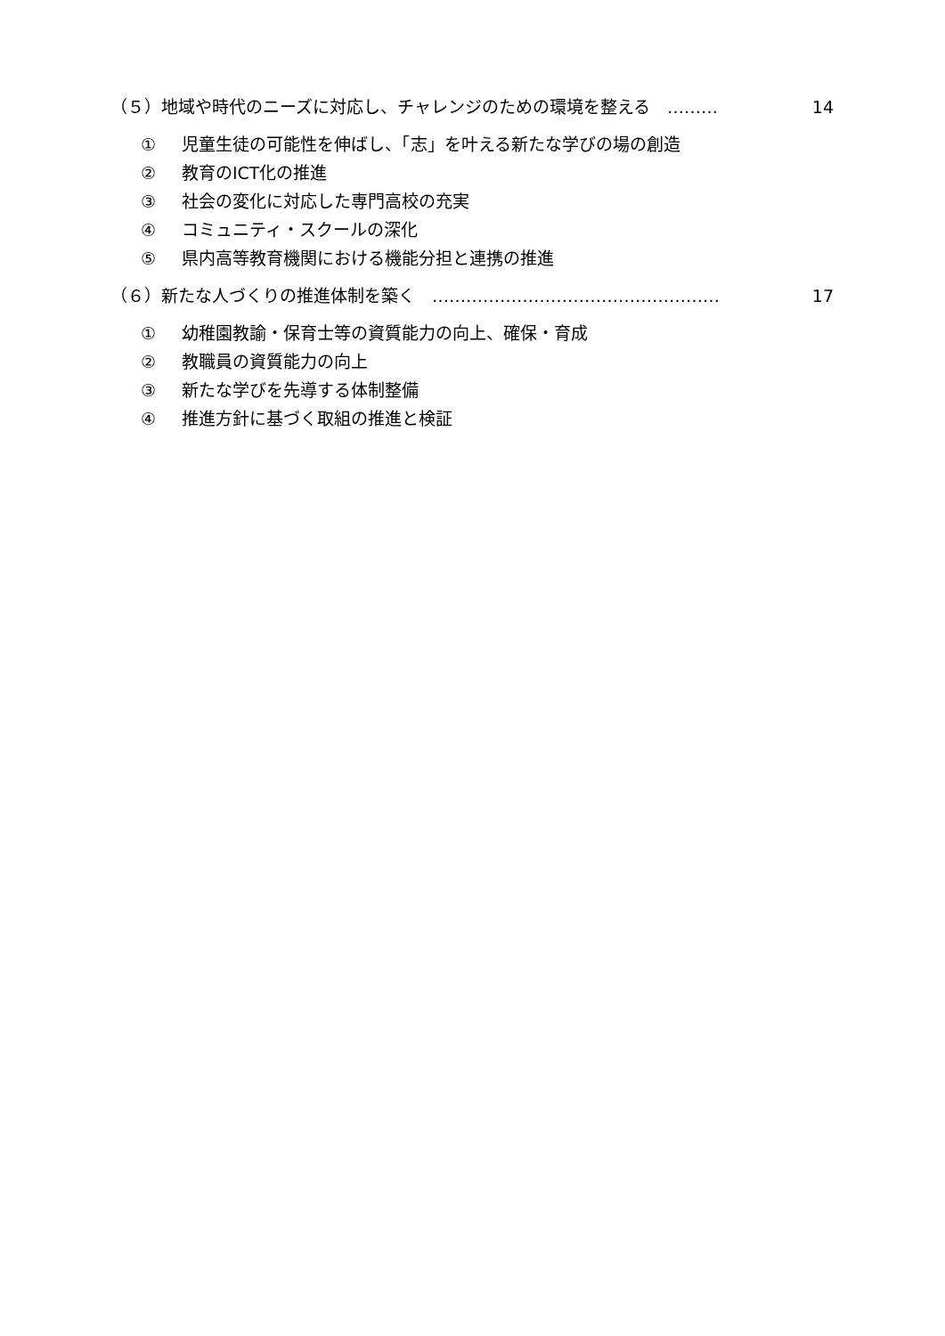（５）地域や時代のニーズに対応し、チャレンジのための環境を整える　………
14
① 児童生徒の可能性を伸ばし、「志」を叶える新たな学びの場の創造
② 教育のICT化の推進
③ 社会の変化に対応した専門高校の充実
④ コミュニティ・スクールの深化
⑤ 県内高等教育機関における機能分担と連携の推進
（６）新たな人づくりの推進体制を築く　……………………………………………
17
① 幼稚園教諭・保育士等の資質能力の向上、確保・育成
② 教職員の資質能力の向上
③ 新たな学びを先導する体制整備
④ 推進方針に基づく取組の推進と検証